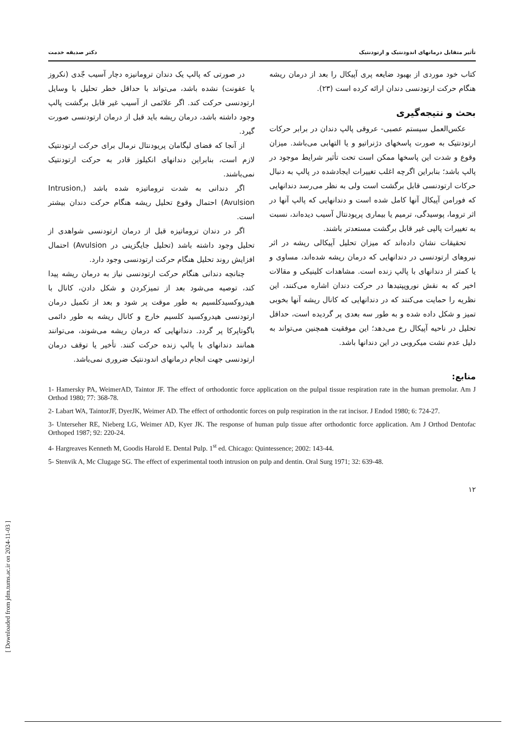تأثیر متقابل درمانهای اندودنتیک و ارتودنتیک دکتر صدیقه خدمت
کتاب خود موردی از بهبود ضایعه پری آپیکال را بعد از درمان ریشه هنگام حرکت ارتودنسی دندان ارائه کرده است (۲۳).
بحث و نتیجه‌گیری
عکس‌العمل سیستم عصبی- عروقی پالپ دندان در برابر حرکات ارتودنتیک به صورت پاسخهای دژنراتیو و یا التهابی می‌باشد. میزان وقوع و شدت این پاسخها ممکن است تحت تأثیر شرایط موجود در پالپ باشد؛ بنابراین اگرچه اغلب تغییرات ایجادشده در پالپ به دنبال حرکات ارتودنسی قابل برگشت است ولی به نظر می‌رسد دندانهایی که فورامن آپیکال آنها کامل شده است و دندانهایی که پالپ آنها در اثر تروما، پوسیدگی، ترمیم یا بیماری پریودنتال آسیب دیده‌اند، نسبت به تغییرات پالپی غیر قابل برگشت مستعدتر باشند.
تحقیقات نشان داده‌اند که میزان تحلیل آپیکالی ریشه در اثر نیروهای ارتودنسی در دندانهایی که درمان ریشه شده‌اند، مساوی و یا کمتر از دندانهای با پالپ زنده است. مشاهدات کلینیکی و مقالات اخیر که به نقش نوروپپتیدها در حرکت دندان اشاره می‌کنند، این نظریه را حمایت می‌کنند که در دندانهایی که کانال ریشه آنها بخوبی تمیز و شکل داده شده و به طور سه بعدی پر گردیده است، حداقل تحلیل در ناحیه آپیکال رخ می‌دهد؛ این موفقیت همچنین می‌تواند به دلیل عدم نشت میکروبی در این دندانها باشد.
در صورتی که پالپ یک دندان ترومانیزه دچار آسیب جّدی (نکروز یا عفونت) نشده باشد، می‌تواند با حداقل خطر تحلیل با وسایل ارتودنسی حرکت کند. اگر علائمی از آسیب غیر قابل برگشت پالپ وجود داشته باشد، درمان ریشه باید قبل از درمان ارتودنسی صورت گیرد.
از آنجا که فضای لیگامان پریودنتال نرمال برای حرکت ارتودنتیک لازم است، بنابراین دندانهای انکیلوز قادر به حرکت ارتودنتیک نمی‌باشند.
اگر دندانی به شدت تروماتیزه شده باشد (Intrusion, Avulsion) احتمال وقوع تحلیل ریشه هنگام حرکت دندان بیشتر است.
اگر در دندان تروماتیزه قبل از درمان ارتودنسی شواهدی از تحلیل وجود داشته باشد (تحلیل جایگزینی در Avulsion) احتمال افزایش روند تحلیل هنگام حرکت ارتودنسی وجود دارد.
چنانچه دندانی هنگام حرکت ارتودنسی نیاز به درمان ریشه پیدا کند، توصیه می‌شود بعد از تمیزکردن و شکل دادن، کانال با هیدروکسیدکلسیم به طور موقت پر شود و بعد از تکمیل درمان ارتودنسی هیدروکسید کلسیم خارج و کانال ریشه به طور دائمی باگوتاپرکا پر گردد. دندانهایی که درمان ریشه می‌شوند، می‌توانند همانند دندانهای با پالپ زنده حرکت کنند. تأخیر یا توقف درمان ارتودنسی جهت انجام درمانهای اندودنتیک ضروری نمی‌باشد.
منابع:
1- Hamersky PA, WeimerAD, Taintor JF. The effect of orthodontic force application on the pulpal tissue respiration rate in the human premolar. Am J Orthod 1980; 77: 368-78.
2- Labart WA, TaintorJF, DyerJK, Weimer AD. The effect of orthodontic forces on pulp respiration in the rat incisor. J Endod 1980; 6: 724-27.
3- Unterseher RE, Nieberg LG, Weimer AD, Kyer JK. The response of human pulp tissue after orthodontic force application. Am J Orthod Dentofac Orthoped 1987; 92: 220-24.
4- Hargreaves Kenneth M, Goodis Harold E. Dental Pulp. 1<sup>st</sup> ed. Chicago: Quintessence; 2002: 143-44.
5- Stenvik A, Mc Clugage SG. The effect of experimental tooth intrusion on pulp and dentin. Oral Surg 1971; 32: 639-48.
۱۲
[ Downloaded from jdm.tums.ac.ir on 2024-11-03 ]